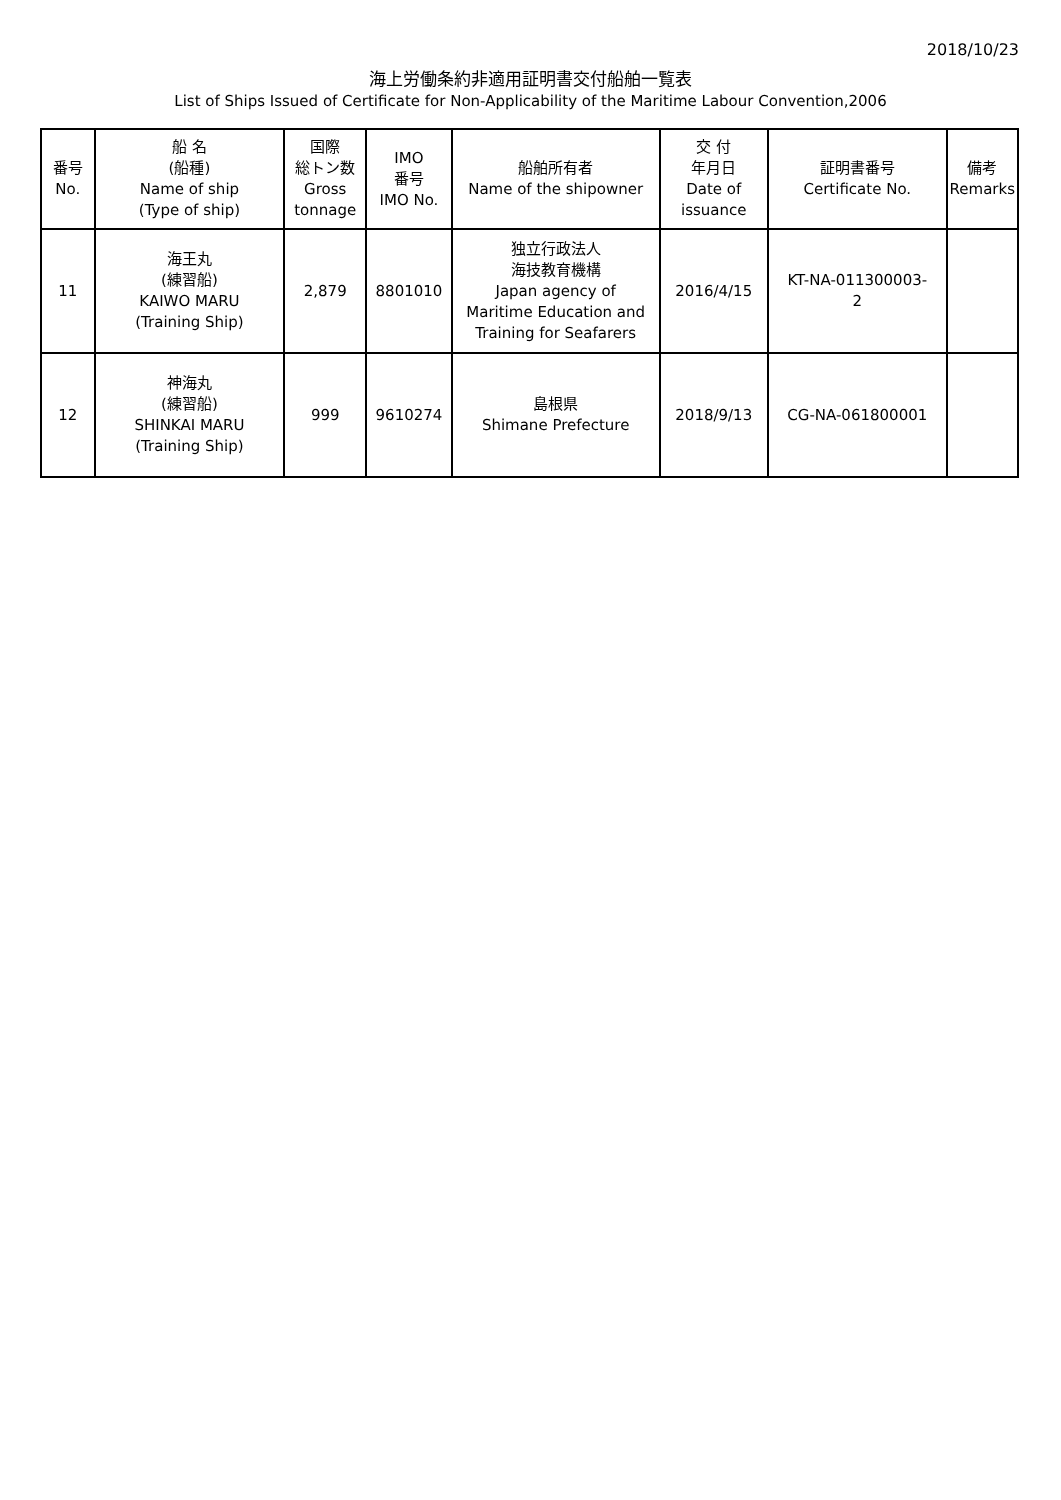2018/10/23
海上労働条約非適用証明書交付船舶一覧表
List of Ships Issued of Certificate for Non-Applicability of the Maritime Labour Convention,2006
| 番号 No. | 船 名 (船種) Name of ship (Type of ship) | 国際 総トン数 Gross tonnage | IMO 番号 IMO No. | 船舶所有者 Name of the shipowner | 交 付 年月日 Date of issuance | 証明書番号 Certificate No. | 備考 Remarks |
| --- | --- | --- | --- | --- | --- | --- | --- |
| 11 | 海王丸 (練習船) KAIWO MARU (Training Ship) | 2,879 | 8801010 | 独立行政法人 海技教育機構 Japan agency of Maritime Education and Training for Seafarers | 2016/4/15 | KT-NA-011300003- 2 | |
| 12 | 神海丸 (練習船) SHINKAI MARU (Training Ship) | 999 | 9610274 | 島根県 Shimane Prefecture | 2018/9/13 | CG-NA-061800001 | |